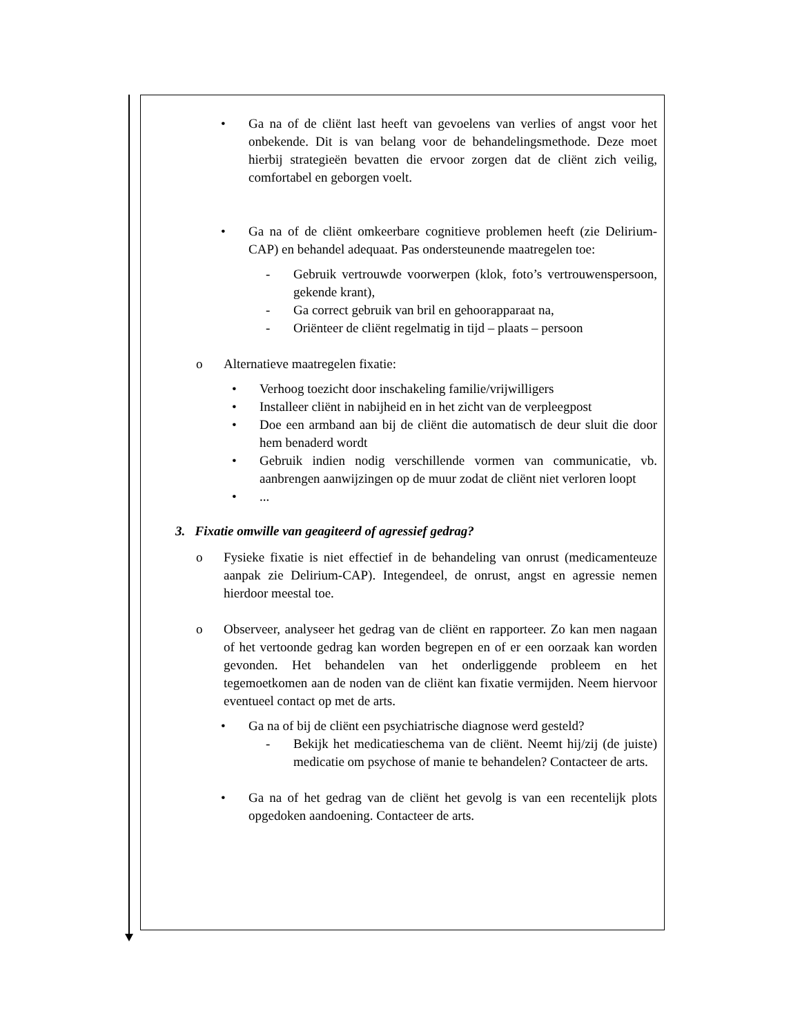• Ga na of de cliënt last heeft van gevoelens van verlies of angst voor het onbekende. Dit is van belang voor de behandelingsmethode. Deze moet hierbij strategieën bevatten die ervoor zorgen dat de cliënt zich veilig, comfortabel en geborgen voelt.
• Ga na of de cliënt omkeerbare cognitieve problemen heeft (zie Delirium-CAP) en behandel adequaat. Pas ondersteunende maatregelen toe:
- Gebruik vertrouwde voorwerpen (klok, foto’s vertrouwenspersoon, gekende krant),
- Ga correct gebruik van bril en gehoorapparaat na,
- Oriënteer de cliënt regelmatig in tijd – plaats – persoon
o Alternatieve maatregelen fixatie:
• Verhoog toezicht door inschakeling familie/vrijwilligers
• Installeer cliënt in nabijheid en in het zicht van de verpleegpost
• Doe een armband aan bij de cliënt die automatisch de deur sluit die door hem benaderd wordt
• Gebruik indien nodig verschillende vormen van communicatie, vb. aanbrengen aanwijzingen op de muur zodat de cliënt niet verloren loopt
• ...
3. Fixatie omwille van geagiteerd of agressief gedrag?
o Fysieke fixatie is niet effectief in de behandeling van onrust (medicamenteuze aanpak zie Delirium-CAP). Integendeel, de onrust, angst en agressie nemen hierdoor meestal toe.
o Observeer, analyseer het gedrag van de cliënt en rapporteer. Zo kan men nagaan of het vertoonde gedrag kan worden begrepen en of er een oorzaak kan worden gevonden. Het behandelen van het onderliggende probleem en het tegemoetkomen aan de noden van de cliënt kan fixatie vermijden. Neem hiervoor eventueel contact op met de arts.
• Ga na of bij de cliënt een psychiatrische diagnose werd gesteld?
- Bekijk het medicatieschema van de cliënt. Neemt hij/zij (de juiste) medicatie om psychose of manie te behandelen? Contacteer de arts.
• Ga na of het gedrag van de cliënt het gevolg is van een recentelijk plots opgedoken aandoening. Contacteer de arts.